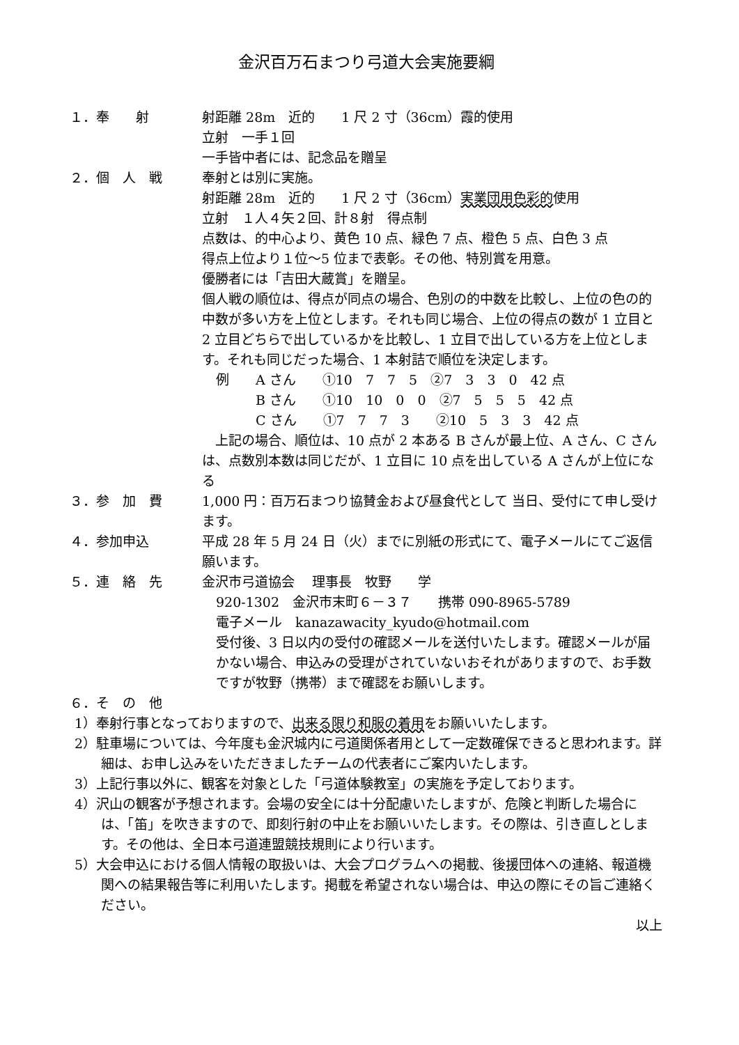金沢百万石まつり弓道大会実施要綱
１．奉　　射 射距離 28m　近的　　1 尺 2 寸（36cm）霞的使用
立射　一手１回
一手皆中者には、記念品を贈呈
２．個　人　戦 奉射とは別に実施。
射距離 28m　近的　　1 尺 2 寸（36cm）実業団用色彩的使用
立射　１人４矢２回、計８射　得点制
点数は、的中心より、黄色 10 点、緑色 7 点、橙色 5 点、白色 3 点
得点上位より１位～5 位まで表彰。その他、特別賞を用意。
優勝者には「吉田大蔵賞」を贈呈。
個人戦の順位は、得点が同点の場合、色別の的中数を比較し、上位の色の的中数が多い方を上位とします。それも同じ場合、上位の得点の数が 1 立目と 2 立目どちらで出しているかを比較し、1 立目で出している方を上位とします。それも同じだった場合、1 本射詰で順位を決定します。
例　　A さん　　①10　7　7　5　②7　3　3　0　42 点
　　　B さん　　①10　10　0　0　②7　5　5　5　42 点
　　　C さん　　①7　7　7　3　　②10　5　3　3　42 点
　上記の場合、順位は、10 点が 2 本ある B さんが最上位、A さん、C さんは、点数別本数は同じだが、1 立目に 10 点を出している A さんが上位になる
３．参　加　費 1,000 円：百万石まつり協賛金および昼食代として 当日、受付にて申し受けます。
４．参加申込 平成 28 年 5 月 24 日（火）までに別紙の形式にて、電子メールにてご返信願います。
５．連　絡　先 金沢市弓道協会　 理事長　牧野　　学
920-1302　金沢市末町６－３７　　携帯 090-8965-5789
電子メール　kanazawacity_kyudo@hotmail.com
受付後、3 日以内の受付の確認メールを送付いたします。確認メールが届かない場合、申込みの受理がされていないおそれがありますので、お手数ですが牧野（携帯）まで確認をお願いします。
６．そ　の　他
1）奉射行事となっておりますので、出来る限り和服の着用をお願いいたします。
2）駐車場については、今年度も金沢城内に弓道関係者用として一定数確保できると思われます。詳細は、お申し込みをいただきましたチームの代表者にご案内いたします。
3）上記行事以外に、観客を対象とした「弓道体験教室」の実施を予定しております。
4）沢山の観客が予想されます。会場の安全には十分配慮いたしますが、危険と判断した場合には、「笛」を吹きますので、即刻行射の中止をお願いいたします。その際は、引き直しとします。その他は、全日本弓道連盟競技規則により行います。
5）大会申込における個人情報の取扱いは、大会プログラムへの掲載、後援団体への連絡、報道機関への結果報告等に利用いたします。掲載を希望されない場合は、申込の際にその旨ご連絡ください。
以上